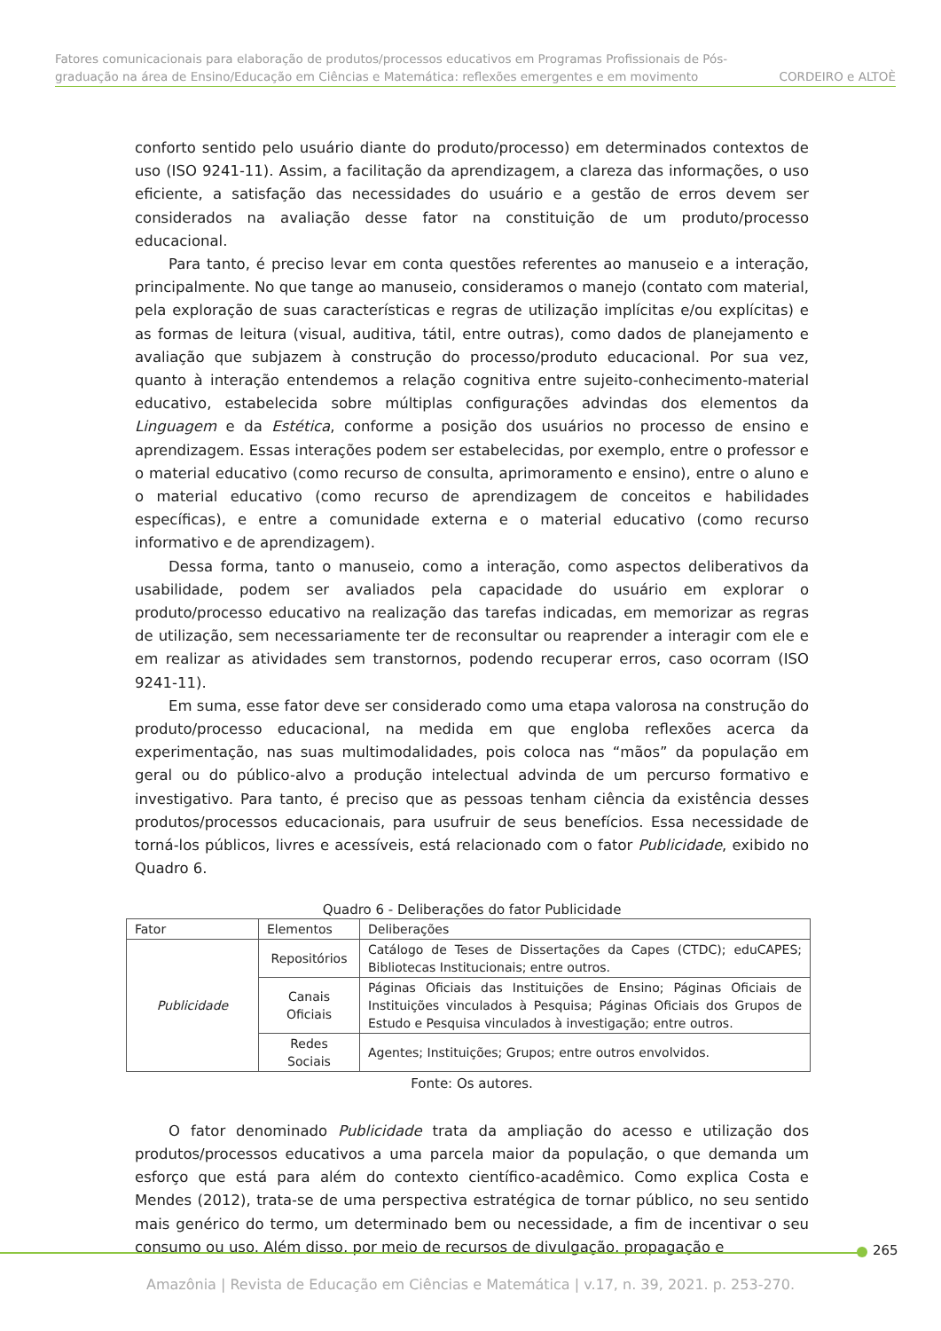Fatores comunicacionais para elaboração de produtos/processos educativos em Programas Profissionais de Pós-
graduação na área de Ensino/Educação em Ciências e Matemática: reflexões emergentes e em movimento CORDEIRO e ALTOÈ
conforto sentido pelo usuário diante do produto/processo) em determinados contextos de uso (ISO 9241-11). Assim, a facilitação da aprendizagem, a clareza das informações, o uso eficiente, a satisfação das necessidades do usuário e a gestão de erros devem ser considerados na avaliação desse fator na constituição de um produto/processo educacional.
Para tanto, é preciso levar em conta questões referentes ao manuseio e a interação, principalmente. No que tange ao manuseio, consideramos o manejo (contato com material, pela exploração de suas características e regras de utilização implícitas e/ou explícitas) e as formas de leitura (visual, auditiva, tátil, entre outras), como dados de planejamento e avaliação que subjazem à construção do processo/produto educacional. Por sua vez, quanto à interação entendemos a relação cognitiva entre sujeito-conhecimento-material educativo, estabelecida sobre múltiplas configurações advindas dos elementos da Linguagem e da Estética, conforme a posição dos usuários no processo de ensino e aprendizagem. Essas interações podem ser estabelecidas, por exemplo, entre o professor e o material educativo (como recurso de consulta, aprimoramento e ensino), entre o aluno e o material educativo (como recurso de aprendizagem de conceitos e habilidades específicas), e entre a comunidade externa e o material educativo (como recurso informativo e de aprendizagem).
Dessa forma, tanto o manuseio, como a interação, como aspectos deliberativos da usabilidade, podem ser avaliados pela capacidade do usuário em explorar o produto/processo educativo na realização das tarefas indicadas, em memorizar as regras de utilização, sem necessariamente ter de reconsultar ou reaprender a interagir com ele e em realizar as atividades sem transtornos, podendo recuperar erros, caso ocorram (ISO 9241-11).
Em suma, esse fator deve ser considerado como uma etapa valorosa na construção do produto/processo educacional, na medida em que engloba reflexões acerca da experimentação, nas suas multimodalidades, pois coloca nas “mãos” da população em geral ou do público-alvo a produção intelectual advinda de um percurso formativo e investigativo. Para tanto, é preciso que as pessoas tenham ciência da existência desses produtos/processos educacionais, para usufruir de seus benefícios. Essa necessidade de torná-los públicos, livres e acessíveis, está relacionado com o fator Publicidade, exibido no Quadro 6.
Quadro 6 - Deliberações do fator Publicidade
| Fator | Elementos | Deliberações |
| --- | --- | --- |
| Publicidade | Repositórios | Catálogo de Teses de Dissertações da Capes (CTDC); eduCAPES; Bibliotecas Institucionais; entre outros. |
| | Canais Oficiais | Páginas Oficiais das Instituições de Ensino; Páginas Oficiais de Instituições vinculados à Pesquisa; Páginas Oficiais dos Grupos de Estudo e Pesquisa vinculados à investigação; entre outros. |
| | Redes Sociais | Agentes; Instituições; Grupos; entre outros envolvidos. |
Fonte: Os autores.
O fator denominado Publicidade trata da ampliação do acesso e utilização dos produtos/processos educativos a uma parcela maior da população, o que demanda um esforço que está para além do contexto científico-acadêmico. Como explica Costa e Mendes (2012), trata-se de uma perspectiva estratégica de tornar público, no seu sentido mais genérico do termo, um determinado bem ou necessidade, a fim de incentivar o seu consumo ou uso. Além disso, por meio de recursos de divulgação, propagação e
265
Amazônia | Revista de Educação em Ciências e Matemática | v.17, n. 39, 2021. p. 253-270.